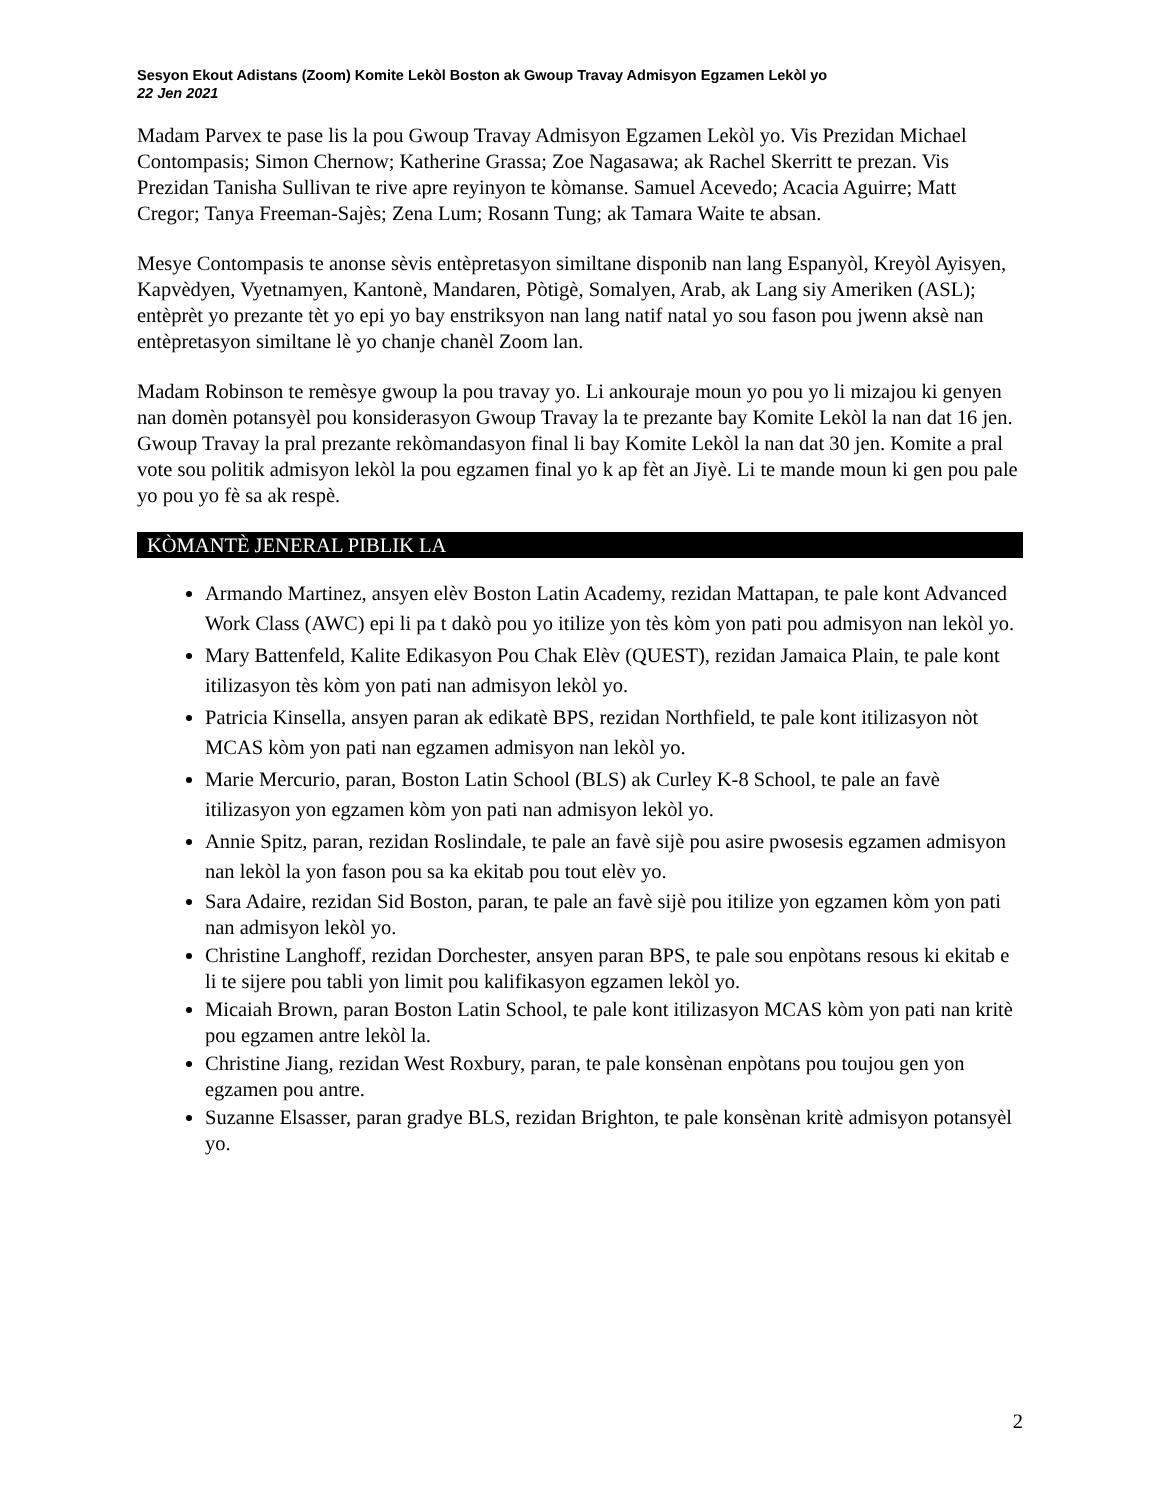Sesyon Ekout Adistans (Zoom) Komite Lekòl Boston ak Gwoup Travay Admisyon Egzamen Lekòl yo
22 Jen 2021
Madam Parvex te pase lis la pou Gwoup Travay Admisyon Egzamen Lekòl yo. Vis Prezidan Michael Contompasis; Simon Chernow; Katherine Grassa; Zoe Nagasawa; ak Rachel Skerritt te prezan. Vis Prezidan Tanisha Sullivan te rive apre reyinyon te kòmanse. Samuel Acevedo; Acacia Aguirre; Matt Cregor; Tanya Freeman-Sajès; Zena Lum; Rosann Tung; ak Tamara Waite te absan.
Mesye Contompasis te anonse sèvis entèpretasyon similtane disponib nan lang Espanyòl, Kreyòl Ayisyen, Kapvèdyen, Vyetnamyen, Kantonè, Mandaren, Pòtigè, Somalyen, Arab, ak Lang siy Ameriken (ASL); entèprèt yo prezante tèt yo epi yo bay enstriksyon nan lang natif natal yo sou fason pou jwenn aksè nan entèpretasyon similtane lè yo chanje chanèl Zoom lan.
Madam Robinson te remèsye gwoup la pou travay yo. Li ankouraje moun yo pou yo li mizajou ki genyen nan domèn potansyèl pou konsiderasyon Gwoup Travay la te prezante bay Komite Lekòl la nan dat 16 jen. Gwoup Travay la pral prezante rekòmandasyon final li bay Komite Lekòl la nan dat 30 jen. Komite a pral vote sou politik admisyon lekòl la pou egzamen final yo k ap fèt an Jiyè. Li te mande moun ki gen pou pale yo pou yo fè sa ak respè.
KÒMANTÈ JENERAL PIBLIK LA
Armando Martinez, ansyen elèv Boston Latin Academy, rezidan Mattapan, te pale kont Advanced Work Class (AWC) epi li pa t dakò pou yo itilize yon tès kòm yon pati pou admisyon nan lekòl yo.
Mary Battenfeld, Kalite Edikasyon Pou Chak Elèv (QUEST), rezidan Jamaica Plain, te pale kont itilizasyon tès kòm yon pati nan admisyon lekòl yo.
Patricia Kinsella, ansyen paran ak edikatè BPS, rezidan Northfield, te pale kont itilizasyon nòt MCAS kòm yon pati nan egzamen admisyon nan lekòl yo.
Marie Mercurio, paran, Boston Latin School (BLS) ak Curley K-8 School, te pale an favè itilizasyon yon egzamen kòm yon pati nan admisyon lekòl yo.
Annie Spitz, paran, rezidan Roslindale, te pale an favè sijè pou asire pwosesis egzamen admisyon nan lekòl la yon fason pou sa ka ekitab pou tout elèv yo.
Sara Adaire, rezidan Sid Boston, paran, te pale an favè sijè pou itilize yon egzamen kòm yon pati nan admisyon lekòl yo.
Christine Langhoff, rezidan Dorchester, ansyen paran BPS, te pale sou enpòtans resous ki ekitab e li te sijere pou tabli yon limit pou kalifikasyon egzamen lekòl yo.
Micaiah Brown, paran Boston Latin School, te pale kont itilizasyon MCAS kòm yon pati nan kritè pou egzamen antre lekòl la.
Christine Jiang, rezidan West Roxbury, paran, te pale konsènan enpòtans pou toujou gen yon egzamen pou antre.
Suzanne Elsasser, paran gradye BLS, rezidan Brighton, te pale konsènan kritè admisyon potansyèl yo.
2